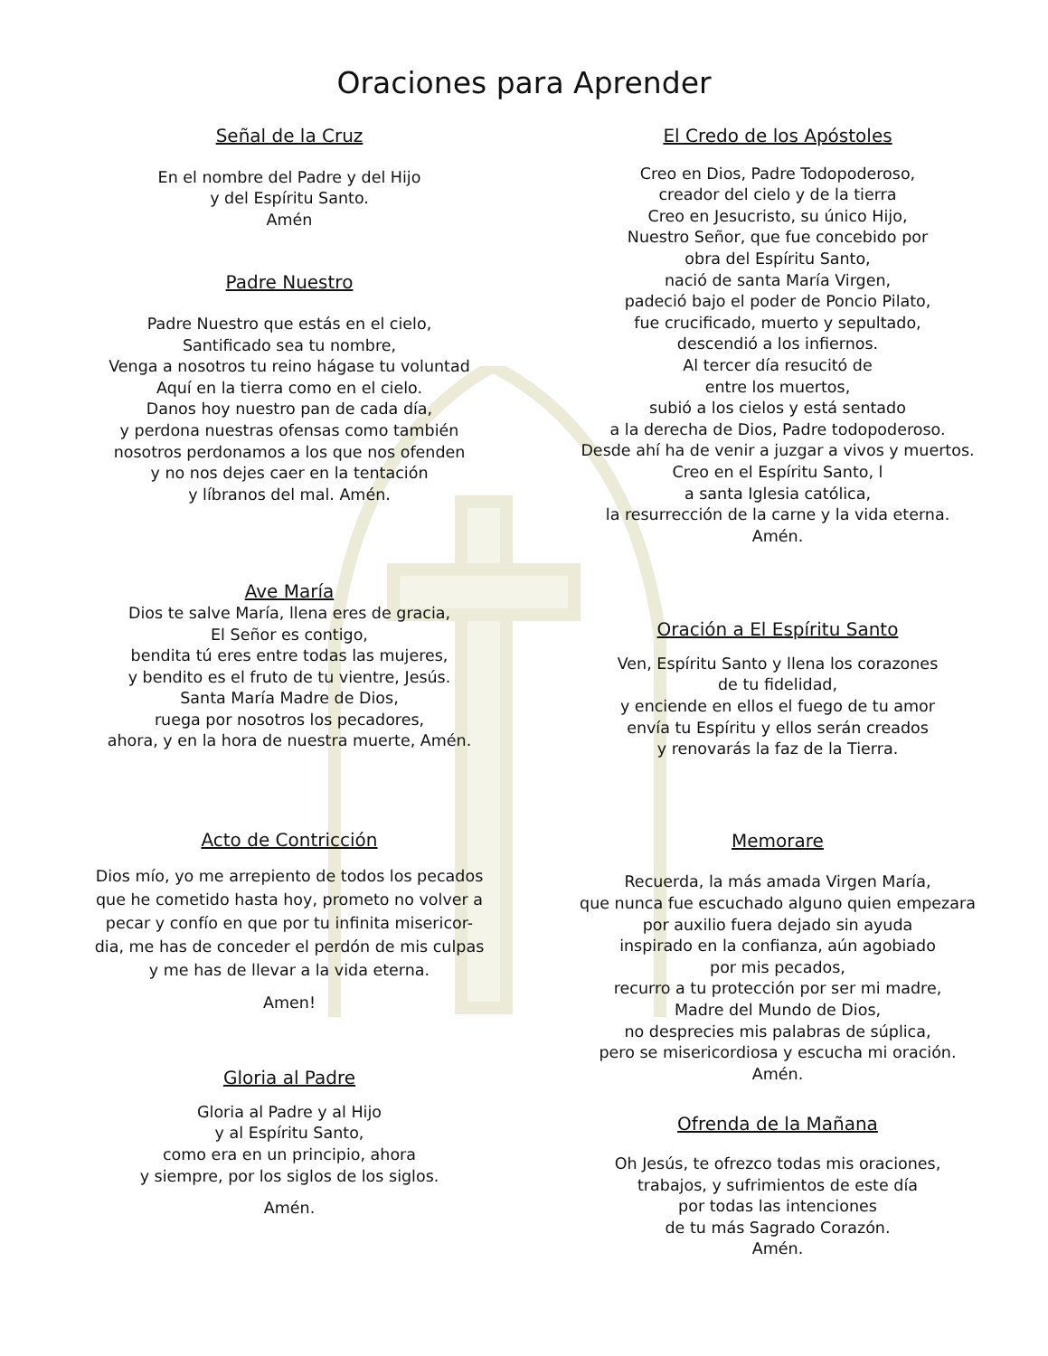Oraciones para Aprender
Señal de la Cruz
En el nombre del Padre y del Hijo
y del Espíritu Santo.
Amén
Padre Nuestro
Padre Nuestro que estás en el cielo,
Santificado sea tu nombre,
Venga a nosotros tu reino hágase tu voluntad
Aquí en la tierra como en el cielo.
Danos hoy nuestro pan de cada día,
y perdona nuestras ofensas como también
nosotros perdonamos a los que nos ofenden
y no nos dejes caer en la tentación
y líbranos del mal. Amén.
Ave María
Dios te salve María, llena eres de gracia,
El Señor es contigo,
bendita tú eres entre todas las mujeres,
y bendito es el fruto de tu vientre, Jesús.
Santa María Madre de Dios,
ruega por nosotros los pecadores,
ahora, y en la hora de nuestra muerte, Amén.
Acto de Contricción
Dios mío, yo me arrepiento de todos los pecados
que he cometido hasta hoy, prometo no volver a
pecar y confío en que por tu infinita misericor-
dia, me has de conceder el perdón de mis culpas
y me has de llevar a la vida eterna.
Amen!
Gloria al Padre
Gloria al Padre y al Hijo
y al Espíritu Santo,
como era en un principio, ahora
y siempre, por los siglos de los siglos.
Amén.
El Credo de los Apóstoles
Creo en Dios, Padre Todopoderoso,
creador del cielo y de la tierra
Creo en Jesucristo, su único Hijo,
Nuestro Señor, que fue concebido por
obra del Espíritu Santo,
nació de santa María Virgen,
padeció bajo el poder de Poncio Pilato,
fue crucificado, muerto y sepultado,
descendió a los infiernos.
Al tercer día resucitó de
entre los muertos,
subió a los cielos y está sentado
a la derecha de Dios, Padre todopoderoso.
Desde ahí ha de venir a juzgar a vivos y muertos.
Creo en el Espíritu Santo, l
a santa Iglesia católica,
la resurrección de la carne y la vida eterna.
Amén.
Oración a El Espíritu Santo
Ven, Espíritu Santo y llena los corazones
de tu fidelidad,
y enciende en ellos el fuego de tu amor
envía tu Espíritu y ellos serán creados
y renovarás la faz de la Tierra.
Memorare
Recuerda, la más amada Virgen María,
que nunca fue escuchado alguno quien empezara
por auxilio fuera dejado sin ayuda
inspirado en la confianza, aún agobiado
por mis pecados,
recurro a tu protección por ser mi madre,
Madre del Mundo de Dios,
no desprecies mis palabras de súplica,
pero se misericordiosa y escucha mi oración.
Amén.
Ofrenda de la Mañana
Oh Jesús, te ofrezco todas mis oraciones,
trabajos, y sufrimientos de este día
por todas las intenciones
de tu más Sagrado Corazón.
Amén.